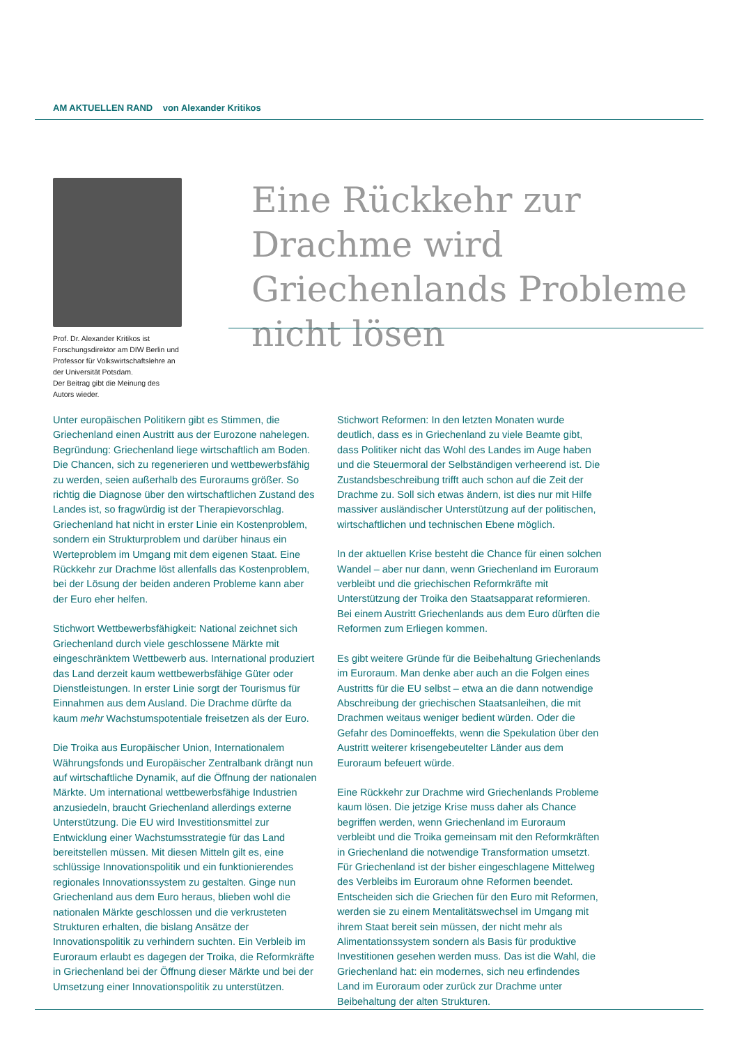AM AKTUELLEN RAND von Alexander Kritikos
Prof. Dr. Alexander Kritikos ist Forschungsdirektor am DIW Berlin und Professor für Volkswirtschaftslehre an der Universität Potsdam.
Der Beitrag gibt die Meinung des Autors wieder.
Eine Rückkehr zur Drachme wird Griechenlands Probleme nicht lösen
Unter europäischen Politikern gibt es Stimmen, die Griechenland einen Austritt aus der Eurozone nahelegen. Begründung: Griechenland liege wirtschaftlich am Boden. Die Chancen, sich zu regenerieren und wettbewerbsfähig zu werden, seien außerhalb des Euroraums größer. So richtig die Diagnose über den wirtschaftlichen Zustand des Landes ist, so fragwürdig ist der Therapievorschlag. Griechenland hat nicht in erster Linie ein Kostenproblem, sondern ein Strukturproblem und darüber hinaus ein Werteproblem im Umgang mit dem eigenen Staat. Eine Rückkehr zur Drachme löst allenfalls das Kostenproblem, bei der Lösung der beiden anderen Probleme kann aber der Euro eher helfen.
Stichwort Wettbewerbsfähigkeit: National zeichnet sich Griechenland durch viele geschlossene Märkte mit eingeschränktem Wettbewerb aus. International produziert das Land derzeit kaum wettbewerbsfähige Güter oder Dienstleistungen. In erster Linie sorgt der Tourismus für Einnahmen aus dem Ausland. Die Drachme dürfte da kaum mehr Wachstumspotentiale freisetzen als der Euro.
Die Troika aus Europäischer Union, Internationalem Währungsfonds und Europäischer Zentralbank drängt nun auf wirtschaftliche Dynamik, auf die Öffnung der nationalen Märkte. Um international wettbewerbsfähige Industrien anzusiedeln, braucht Griechenland allerdings externe Unterstützung. Die EU wird Investitionsmittel zur Entwicklung einer Wachstumsstrategie für das Land bereitstellen müssen. Mit diesen Mitteln gilt es, eine schlüssige Innovationspolitik und ein funktionierendes regionales Innovationssystem zu gestalten. Ginge nun Griechenland aus dem Euro heraus, blieben wohl die nationalen Märkte geschlossen und die verkrusteten Strukturen erhalten, die bislang Ansätze der Innovationspolitik zu verhindern suchten. Ein Verbleib im Euroraum erlaubt es dagegen der Troika, die Reformkräfte in Griechenland bei der Öffnung dieser Märkte und bei der Umsetzung einer Innovationspolitik zu unterstützen.
Stichwort Reformen: In den letzten Monaten wurde deutlich, dass es in Griechenland zu viele Beamte gibt, dass Politiker nicht das Wohl des Landes im Auge haben und die Steuermoral der Selbständigen verheerend ist. Die Zustandsbeschreibung trifft auch schon auf die Zeit der Drachme zu. Soll sich etwas ändern, ist dies nur mit Hilfe massiver ausländischer Unterstützung auf der politischen, wirtschaftlichen und technischen Ebene möglich.
In der aktuellen Krise besteht die Chance für einen solchen Wandel – aber nur dann, wenn Griechenland im Euroraum verbleibt und die griechischen Reformkräfte mit Unterstützung der Troika den Staatsapparat reformieren. Bei einem Austritt Griechenlands aus dem Euro dürften die Reformen zum Erliegen kommen.
Es gibt weitere Gründe für die Beibehaltung Griechenlands im Euroraum. Man denke aber auch an die Folgen eines Austritts für die EU selbst – etwa an die dann notwendige Abschreibung der griechischen Staatsanleihen, die mit Drachmen weitaus weniger bedient würden. Oder die Gefahr des Dominoeffekts, wenn die Spekulation über den Austritt weiterer krisengebeutelter Länder aus dem Euroraum befeuert würde.
Eine Rückkehr zur Drachme wird Griechenlands Probleme kaum lösen. Die jetzige Krise muss daher als Chance begriffen werden, wenn Griechenland im Euroraum verbleibt und die Troika gemeinsam mit den Reformkräften in Griechenland die notwendige Transformation umsetzt. Für Griechenland ist der bisher eingeschlagene Mittelweg des Verbleibs im Euroraum ohne Reformen beendet. Entscheiden sich die Griechen für den Euro mit Reformen, werden sie zu einem Mentalitätswechsel im Umgang mit ihrem Staat bereit sein müssen, der nicht mehr als Alimentationssystem sondern als Basis für produktive Investitionen gesehen werden muss. Das ist die Wahl, die Griechenland hat: ein modernes, sich neu erfindendes Land im Euroraum oder zurück zur Drachme unter Beibehaltung der alten Strukturen.